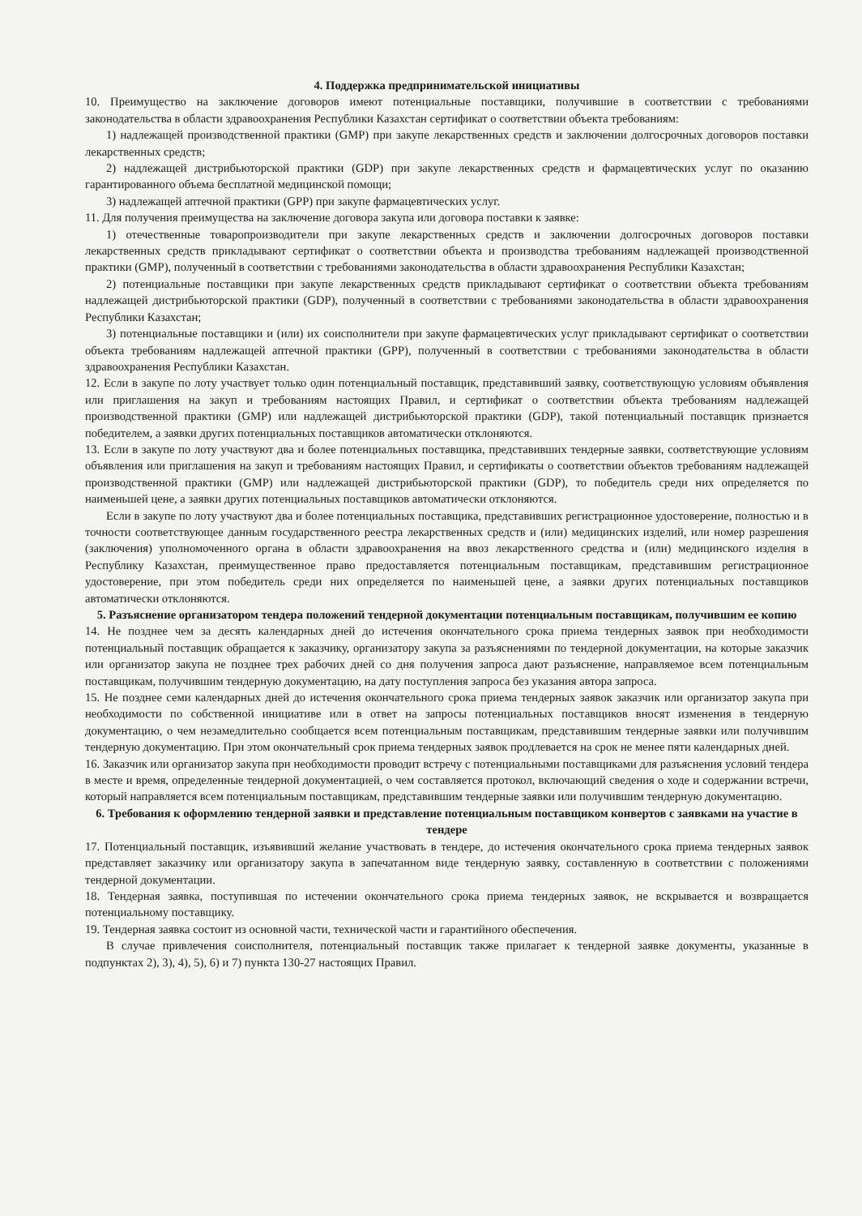4. Поддержка предпринимательской инициативы
10. Преимущество на заключение договоров имеют потенциальные поставщики, получившие в соответствии с требованиями законодательства в области здравоохранения Республики Казахстан сертификат о соответствии объекта требованиям:
1) надлежащей производственной практики (GMP) при закупе лекарственных средств и заключении долгосрочных договоров поставки лекарственных средств;
2) надлежащей дистрибьюторской практики (GDP) при закупе лекарственных средств и фармацевтических услуг по оказанию гарантированного объема бесплатной медицинской помощи;
3) надлежащей аптечной практики (GPP) при закупе фармацевтических услуг.
11. Для получения преимущества на заключение договора закупа или договора поставки к заявке:
1) отечественные товаропроизводители при закупе лекарственных средств и заключении долгосрочных договоров поставки лекарственных средств прикладывают сертификат о соответствии объекта и производства требованиям надлежащей производственной практики (GMP), полученный в соответствии с требованиями законодательства в области здравоохранения Республики Казахстан;
2) потенциальные поставщики при закупе лекарственных средств прикладывают сертификат о соответствии объекта требованиям надлежащей дистрибьюторской практики (GDP), полученный в соответствии с требованиями законодательства в области здравоохранения Республики Казахстан;
3) потенциальные поставщики и (или) их соисполнители при закупе фармацевтических услуг прикладывают сертификат о соответствии объекта требованиям надлежащей аптечной практики (GPP), полученный в соответствии с требованиями законодательства в области здравоохранения Республики Казахстан.
12. Если в закупе по лоту участвует только один потенциальный поставщик, представивший заявку, соответствующую условиям объявления или приглашения на закуп и требованиям настоящих Правил, и сертификат о соответствии объекта требованиям надлежащей производственной практики (GMP) или надлежащей дистрибьюторской практики (GDP), такой потенциальный поставщик признается победителем, а заявки других потенциальных поставщиков автоматически отклоняются.
13. Если в закупе по лоту участвуют два и более потенциальных поставщика, представивших тендерные заявки, соответствующие условиям объявления или приглашения на закуп и требованиям настоящих Правил, и сертификаты о соответствии объектов требованиям надлежащей производственной практики (GMP) или надлежащей дистрибьюторской практики (GDP), то победитель среди них определяется по наименьшей цене, а заявки других потенциальных поставщиков автоматически отклоняются.
Если в закупе по лоту участвуют два и более потенциальных поставщика, представивших регистрационное удостоверение, полностью и в точности соответствующее данным государственного реестра лекарственных средств и (или) медицинских изделий, или номер разрешения (заключения) уполномоченного органа в области здравоохранения на ввоз лекарственного средства и (или) медицинского изделия в Республику Казахстан, преимущественное право предоставляется потенциальным поставщикам, представившим регистрационное удостоверение, при этом победитель среди них определяется по наименьшей цене, а заявки других потенциальных поставщиков автоматически отклоняются.
5. Разъяснение организатором тендера положений тендерной документации потенциальным поставщикам, получившим ее копию
14. Не позднее чем за десять календарных дней до истечения окончательного срока приема тендерных заявок при необходимости потенциальный поставщик обращается к заказчику, организатору закупа за разъяснениями по тендерной документации, на которые заказчик или организатор закупа не позднее трех рабочих дней со дня получения запроса дают разъяснение, направляемое всем потенциальным поставщикам, получившим тендерную документацию, на дату поступления запроса без указания автора запроса.
15. Не позднее семи календарных дней до истечения окончательного срока приема тендерных заявок заказчик или организатор закупа при необходимости по собственной инициативе или в ответ на запросы потенциальных поставщиков вносят изменения в тендерную документацию, о чем незамедлительно сообщается всем потенциальным поставщикам, представившим тендерные заявки или получившим тендерную документацию. При этом окончательный срок приема тендерных заявок продлевается на срок не менее пяти календарных дней.
16. Заказчик или организатор закупа при необходимости проводит встречу с потенциальными поставщиками для разъяснения условий тендера в месте и время, определенные тендерной документацией, о чем составляется протокол, включающий сведения о ходе и содержании встречи, который направляется всем потенциальным поставщикам, представившим тендерные заявки или получившим тендерную документацию.
6. Требования к оформлению тендерной заявки и представление потенциальным поставщиком конвертов с заявками на участие в тендере
17. Потенциальный поставщик, изъявивший желание участвовать в тендере, до истечения окончательного срока приема тендерных заявок представляет заказчику или организатору закупа в запечатанном виде тендерную заявку, составленную в соответствии с положениями тендерной документации.
18. Тендерная заявка, поступившая по истечении окончательного срока приема тендерных заявок, не вскрывается и возвращается потенциальному поставщику.
19. Тендерная заявка состоит из основной части, технической части и гарантийного обеспечения.
В случае привлечения соисполнителя, потенциальный поставщик также прилагает к тендерной заявке документы, указанные в подпунктах 2), 3), 4), 5), 6) и 7) пункта 130-27 настоящих Правил.